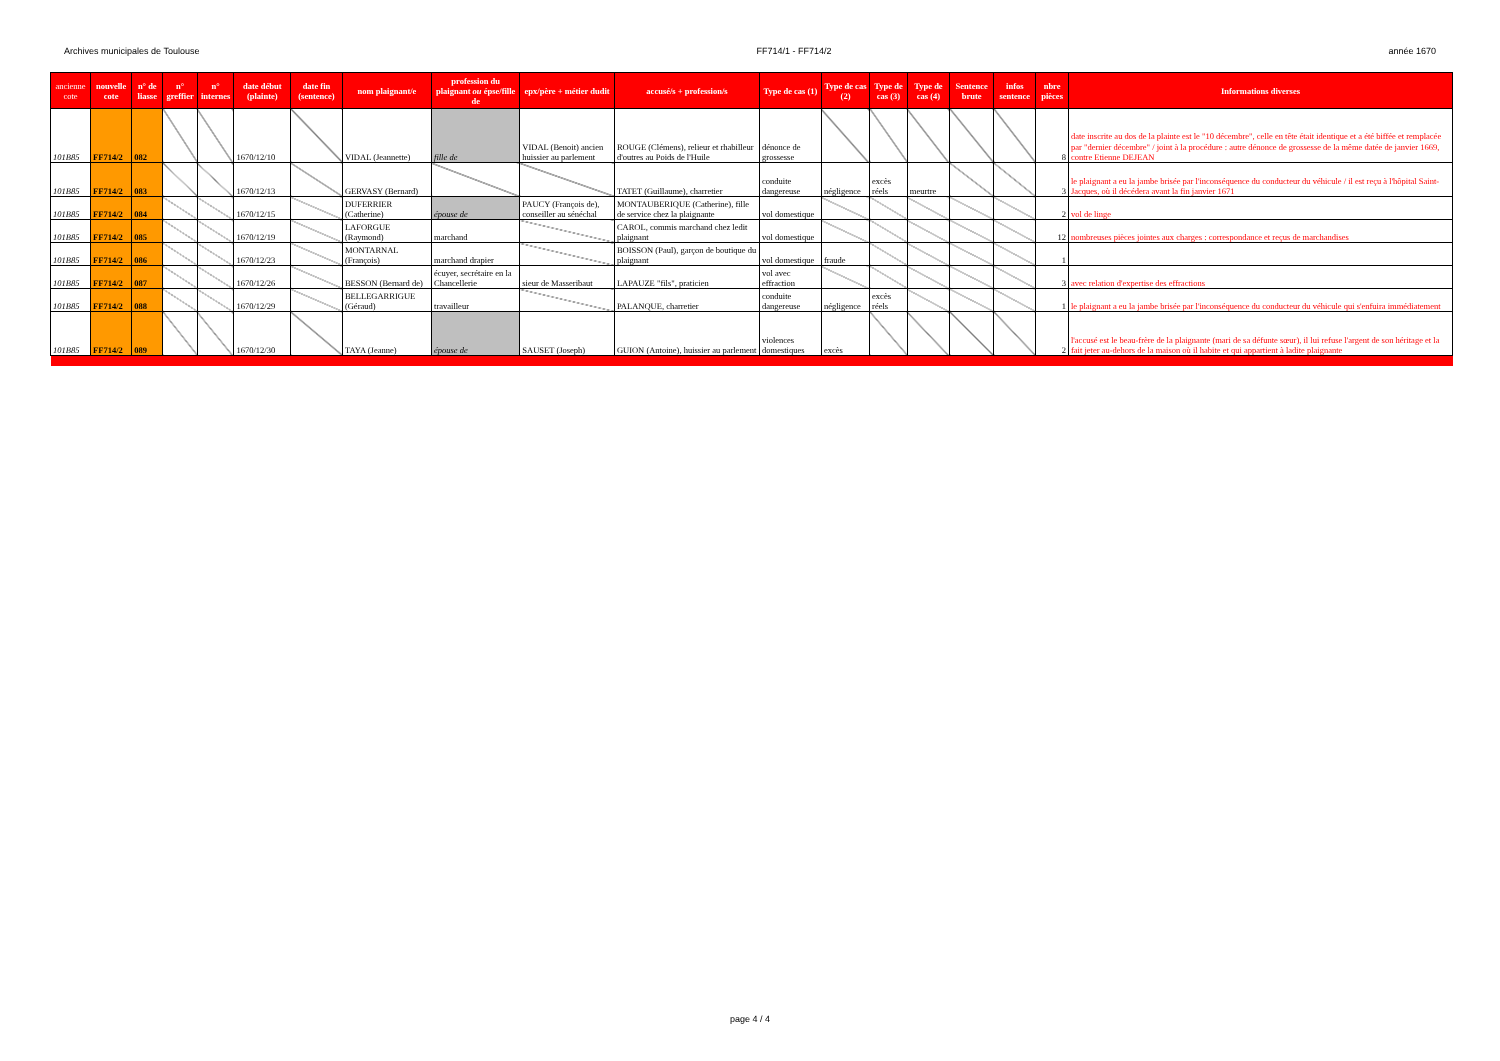Archives municipales de Toulouse FF714/1 - FF714/2 année 1670
| ancienne cote | nouvelle cote | n° de liasse | n° greffier | n° internes | date début (plainte) | date fin (sentence) | nom plaignant/e | profession du plaignant ou épse/fille de | epx/père + métier dudit | accusé/s + profession/s | Type de cas (1) | Type de cas (2) | Type de cas (3) | Type de cas (4) | Sentence brute | infos sentence | nbre pièces | Informations diverses |
| --- | --- | --- | --- | --- | --- | --- | --- | --- | --- | --- | --- | --- | --- | --- | --- | --- | --- | --- |
| 101B85 | FF714/2 | 082 | | | 1670/12/10 | | VIDAL (Jeannette) | fille de | VIDAL (Benoit) ancien huissier au parlement | ROUGE (Clémens), relieur et rhabilleur d'outres au Poids de l'Huile | dénonce de grossesse | | | | | | 8 | date inscrite au dos de la plainte est le "10 décembre", celle en tête était identique et a été biffée et remplacée par "dernier décembre" / joint à la procédure : autre dénonce de grossesse de la même datée de janvier 1669, contre Etienne DEJEAN |
| 101B85 | FF714/2 | 083 | | | 1670/12/13 | | GERVASY (Bernard) | | | TATET (Guillaume), charretier | conduite dangereuse | négligence | excès réels | meurtre | | | 3 | le plaignant a eu la jambe brisée par l'inconséquence du conducteur du véhicule / il est reçu à l'hôpital Saint-Jacques, où il décédera avant la fin janvier 1671 |
| 101B85 | FF714/2 | 084 | | | 1670/12/15 | | DUFERRIER (Catherine) | épouse de | PAUCY (François de), conseiller au sénéchal | MONTAUBERIQUE (Catherine), fille de service chez la plaignante | vol domestique | | | | | | 2 | vol de linge |
| 101B85 | FF714/2 | 085 | | | 1670/12/19 | | LAFORGUE (Raymond) | marchand | | CAROL, commis marchand chez ledit plaignant | vol domestique | | | | | | 12 | nombreuses pièces jointes aux charges : correspondance et reçus de marchandises |
| 101B85 | FF714/2 | 086 | | | 1670/12/23 | | MONTARNAL (François) | marchand drapier | | BOISSON (Paul), garçon de boutique du plaignant | vol domestique | fraude | | | | | 1 | |
| 101B85 | FF714/2 | 087 | | | 1670/12/26 | | BESSON (Bernard de) | écuyer, secrétaire en la Chancellerie | sieur de Masseribaut | LAPAUZE "fils", praticien | vol avec effraction | | | | | | 3 | avec relation d'expertise des effractions |
| 101B85 | FF714/2 | 088 | | | 1670/12/29 | | BELLEGARRIGUE (Géraud) | travailleur | | PALANQUE, charretier | conduite dangereuse | négligence | excès réels | | | | 1 | le plaignant a eu la jambe brisée par l'inconséquence du conducteur du véhicule qui s'enfuira immédiatement |
| 101B85 | FF714/2 | 089 | | | 1670/12/30 | | TAYA (Jeanne) | épouse de | SAUSET (Joseph) | GUION (Antoine), huissier au parlement | violences domestiques | excès | | | | | 2 | l'accusé est le beau-frère de la plaignante (mari de sa défunte sœur), il lui refuse l'argent de son héritage et la fait jeter au-dehors de la maison où il habite et qui appartient à ladite plaignante |
page 4 / 4